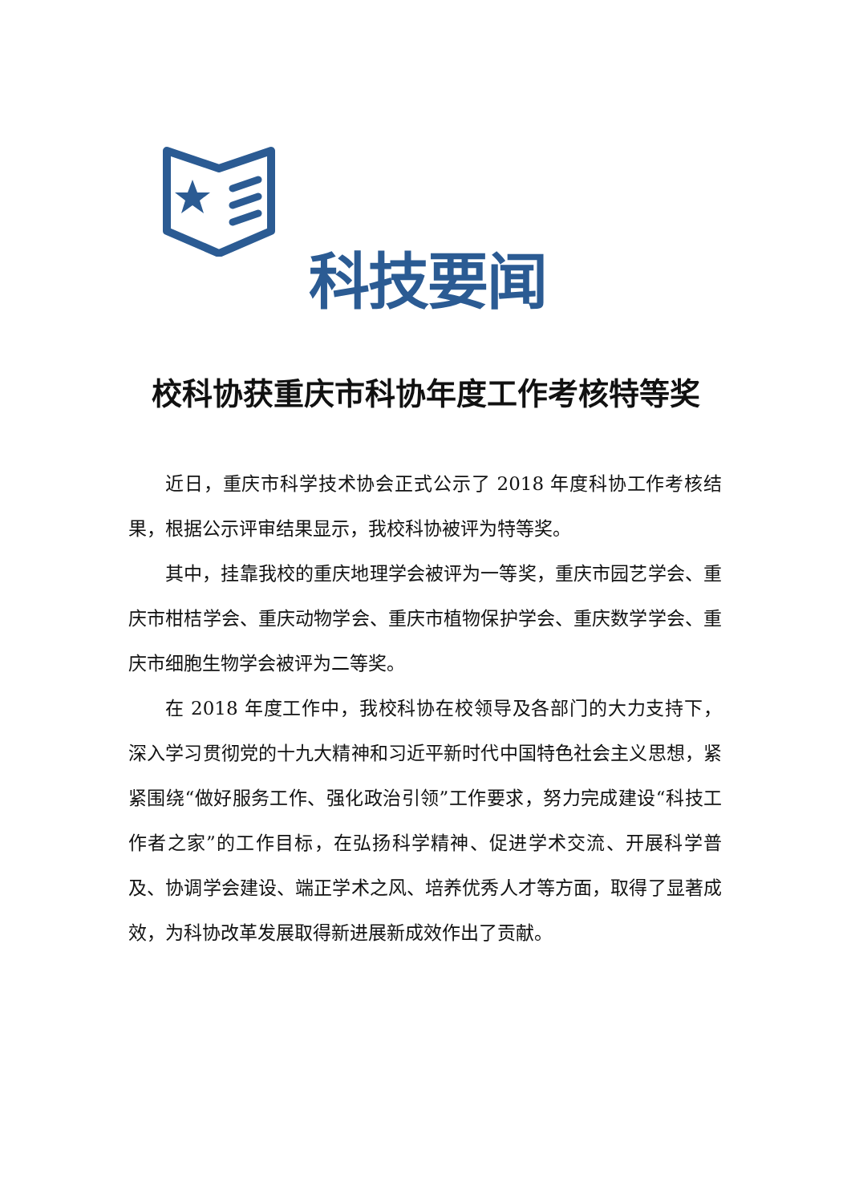科技要闻
校科协获重庆市科协年度工作考核特等奖
近日，重庆市科学技术协会正式公示了 2018 年度科协工作考核结果，根据公示评审结果显示，我校科协被评为特等奖。
其中，挂靠我校的重庆地理学会被评为一等奖，重庆市园艺学会、重庆市柑桔学会、重庆动物学会、重庆市植物保护学会、重庆数学学会、重庆市细胞生物学会被评为二等奖。
在 2018 年度工作中，我校科协在校领导及各部门的大力支持下，深入学习贯彻党的十九大精神和习近平新时代中国特色社会主义思想，紧紧围绕“做好服务工作、强化政治引领”工作要求，努力完成建设“科技工作者之家”的工作目标，在弘扬科学精神、促进学术交流、开展科学普及、协调学会建设、端正学术之风、培养优秀人才等方面，取得了显著成效，为科协改革发展取得新进展新成效作出了贡献。